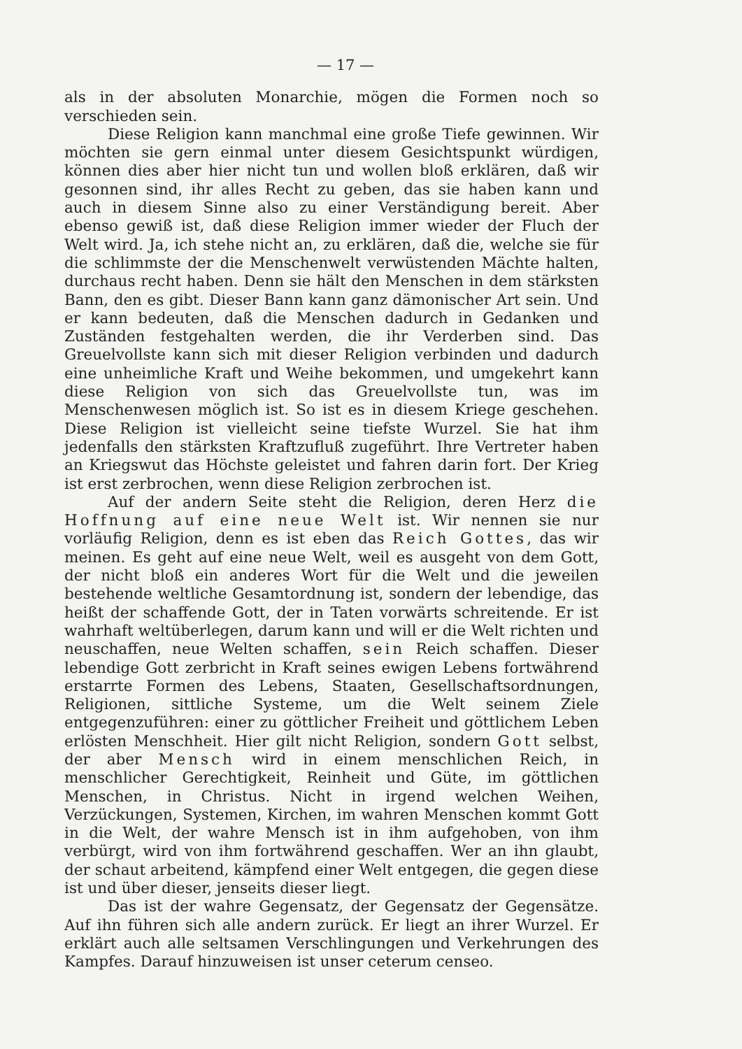— 17 —
als in der absoluten Monarchie, mögen die Formen noch so verschieden sein.
Diese Religion kann manchmal eine große Tiefe gewinnen. Wir möchten sie gern einmal unter diesem Gesichtspunkt würdigen, können dies aber hier nicht tun und wollen bloß erklären, daß wir gesonnen sind, ihr alles Recht zu geben, das sie haben kann und auch in diesem Sinne also zu einer Verständigung bereit. Aber ebenso gewiß ist, daß diese Religion immer wieder der Fluch der Welt wird. Ja, ich stehe nicht an, zu erklären, daß die, welche sie für die schlimmste der die Menschenwelt verwüstenden Mächte halten, durchaus recht haben. Denn sie hält den Menschen in dem stärksten Bann, den es gibt. Dieser Bann kann ganz dämonischer Art sein. Und er kann bedeuten, daß die Menschen dadurch in Gedanken und Zuständen festgehalten werden, die ihr Verderben sind. Das Greuelvollste kann sich mit dieser Religion verbinden und dadurch eine unheimliche Kraft und Weihe bekommen, und umgekehrt kann diese Religion von sich das Greuelvollste tun, was im Menschenwesen möglich ist. So ist es in diesem Kriege geschehen. Diese Religion ist vielleicht seine tiefste Wurzel. Sie hat ihm jedenfalls den stärksten Kraftzufluß zugeführt. Ihre Vertreter haben an Kriegswut das Höchste geleistet und fahren darin fort. Der Krieg ist erst zerbrochen, wenn diese Religion zerbrochen ist.
Auf der andern Seite steht die Religion, deren Herz die Hoffnung auf eine neue Welt ist. Wir nennen sie nur vorläufig Religion, denn es ist eben das Reich Gottes, das wir meinen. Es geht auf eine neue Welt, weil es ausgeht von dem Gott, der nicht bloß ein anderes Wort für die Welt und die jeweilen bestehende weltliche Gesamtordnung ist, sondern der lebendige, das heißt der schaffende Gott, der in Taten vorwärts schreitende. Er ist wahrhaft weltüberlegen, darum kann und will er die Welt richten und neuschaffen, neue Welten schaffen, sein Reich schaffen. Dieser lebendige Gott zerbricht in Kraft seines ewigen Lebens fortwährend erstarrte Formen des Lebens, Staaten, Gesellschaftsordnungen, Religionen, sittliche Systeme, um die Welt seinem Ziele entgegenzuführen: einer zu göttlicher Freiheit und göttlichem Leben erlösten Menschheit. Hier gilt nicht Religion, sondern Gott selbst, der aber Mensch wird in einem menschlichen Reich, in menschlicher Gerechtigkeit, Reinheit und Güte, im göttlichen Menschen, in Christus. Nicht in irgend welchen Weihen, Verzückungen, Systemen, Kirchen, im wahren Menschen kommt Gott in die Welt, der wahre Mensch ist in ihm aufgehoben, von ihm verbürgt, wird von ihm fortwährend geschaffen. Wer an ihn glaubt, der schaut arbeitend, kämpfend einer Welt entgegen, die gegen diese ist und über dieser, jenseits dieser liegt.
Das ist der wahre Gegensatz, der Gegensatz der Gegensätze. Auf ihn führen sich alle andern zurück. Er liegt an ihrer Wurzel. Er erklärt auch alle seltsamen Verschlingungen und Verkehrungen des Kampfes. Darauf hinzuweisen ist unser ceterum censeo.